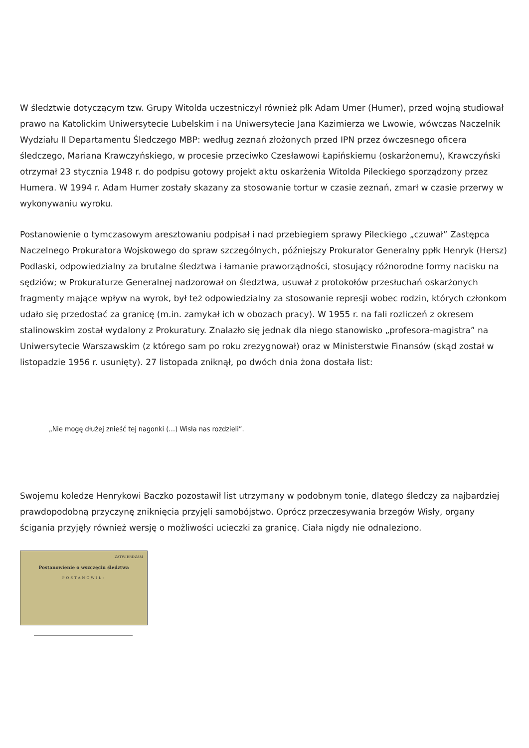W śledztwie dotyczącym tzw. Grupy Witolda uczestniczył również płk Adam Umer (Humer), przed wojną studiował prawo na Katolickim Uniwersytecie Lubelskim i na Uniwersytecie Jana Kazimierza we Lwowie, wówczas Naczelnik Wydziału II Departamentu Śledczego MBP: według zeznań złożonych przed IPN przez ówczesnego oficera śledczego, Mariana Krawczyńskiego, w procesie przeciwko Czesławowi Łapińskiemu (oskarżonemu), Krawczyński otrzymał 23 stycznia 1948 r. do podpisu gotowy projekt aktu oskarżenia Witolda Pileckiego sporządzony przez Humera. W 1994 r. Adam Humer zostały skazany za stosowanie tortur w czasie zeznań, zmarł w czasie przerwy w wykonywaniu wyroku.
Postanowienie o tymczasowym aresztowaniu podpisał i nad przebiegiem sprawy Pileckiego „czuwał” Zastępca Naczelnego Prokuratora Wojskowego do spraw szczególnych, późniejszy Prokurator Generalny ppłk Henryk (Hersz) Podlaski, odpowiedzialny za brutalne śledztwa i łamanie praworządności, stosujący różnorodne formy nacisku na sędziów; w Prokuraturze Generalnej nadzorował on śledztwa, usuwał z protokołów przesłuchań oskarżonych fragmenty mające wpływ na wyrok, był też odpowiedzialny za stosowanie represji wobec rodzin, których członkom udało się przedostać za granicę (m.in. zamykał ich w obozach pracy). W 1955 r. na fali rozliczeń z okresem stalinowskim został wydalony z Prokuratury. Znalazło się jednak dla niego stanowisko „profesora-magistra” na Uniwersytecie Warszawskim (z którego sam po roku zrezygnował) oraz w Ministerstwie Finansów (skąd został w listopadzie 1956 r. usunięty). 27 listopada zniknął, po dwóch dnia żona dostała list:
„Nie mogę dłużej znieść tej nagonki (…) Wisła nas rozdzieli”.
Swojemu koledze Henrykowi Baczko pozostawił list utrzymany w podobnym tonie, dlatego śledczy za najbardziej prawdopodobną przyczynę zniknięcia przyjęli samobójstwo. Oprócz przeczesywania brzegów Wisły, organy ścigania przyjęły również wersję o możliwości ucieczki za granicę. Ciała nigdy nie odnaleziono.
ZATWIERDZAM
Postanowienie o wszczęciu śledztwa
POSTANOWIŁ: